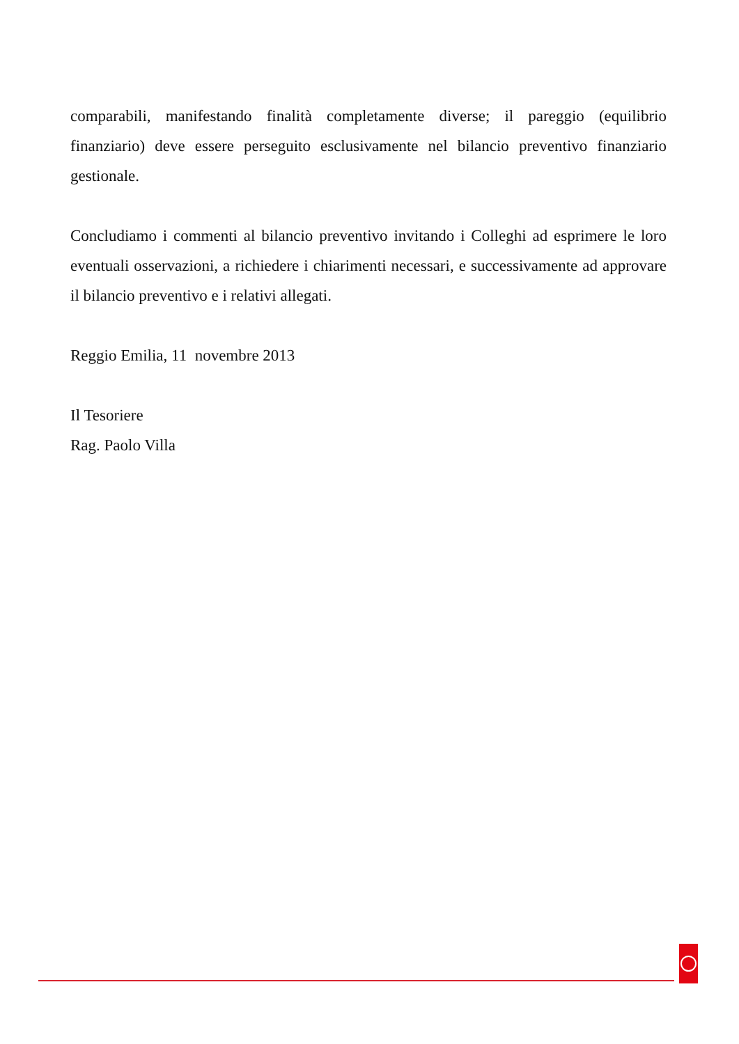comparabili, manifestando finalità completamente diverse; il pareggio (equilibrio finanziario) deve essere perseguito esclusivamente nel bilancio preventivo finanziario gestionale.
Concludiamo i commenti al bilancio preventivo invitando i Colleghi ad esprimere le loro eventuali osservazioni, a richiedere i chiarimenti necessari, e successivamente ad approvare il bilancio preventivo e i relativi allegati.
Reggio Emilia, 11 novembre 2013
Il Tesoriere
Rag. Paolo Villa